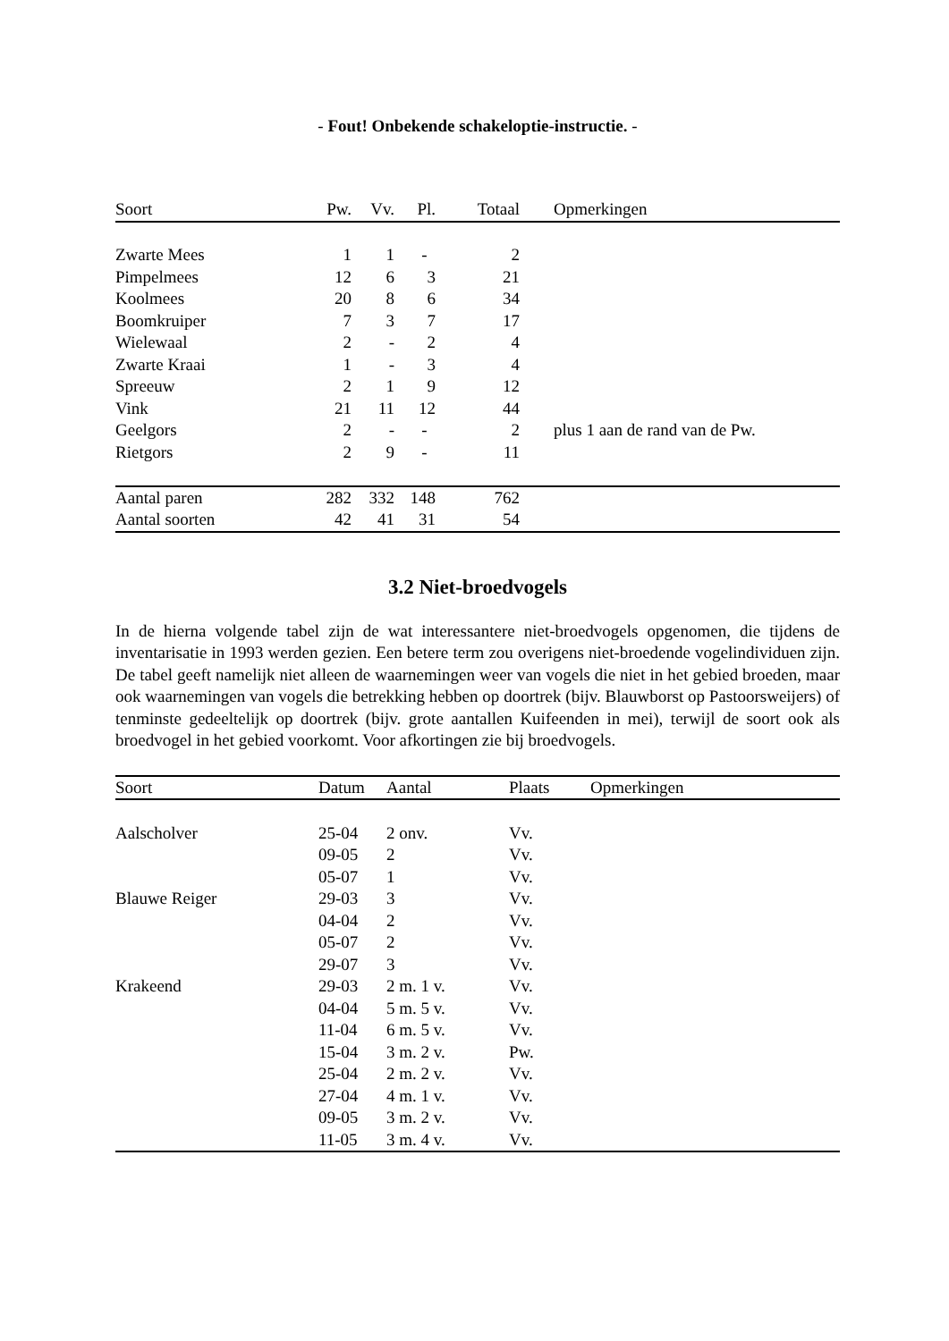- Fout! Onbekende schakeloptie-instructie. -
| Soort | Pw. | Vv. | Pl. | Totaal | Opmerkingen |
| --- | --- | --- | --- | --- | --- |
| Zwarte Mees | 1 | 1 | - | 2 | |
| Pimpelmees | 12 | 6 | 3 | 21 | |
| Koolmees | 20 | 8 | 6 | 34 | |
| Boomkruiper | 7 | 3 | 7 | 17 | |
| Wielewaal | 2 | - | 2 | 4 | |
| Zwarte Kraai | 1 | - | 3 | 4 | |
| Spreeuw | 2 | 1 | 9 | 12 | |
| Vink | 21 | 11 | 12 | 44 | |
| Geelgors | 2 | - | - | 2 | plus 1 aan de rand van de Pw. |
| Rietgors | 2 | 9 | - | 11 | |
| Aantal paren | 282 | 332 | 148 | 762 | |
| Aantal soorten | 42 | 41 | 31 | 54 | |
3.2 Niet-broedvogels
In de hierna volgende tabel zijn de wat interessantere niet-broedvogels opgenomen, die tijdens de inventarisatie in 1993 werden gezien. Een betere term zou overigens niet-broedende vogelindividuen zijn. De tabel geeft namelijk niet alleen de waarnemingen weer van vogels die niet in het gebied broeden, maar ook waarnemingen van vogels die betrekking hebben op doortrek (bijv. Blauwborst op Pastoorsweijers) of tenminste gedeeltelijk op doortrek (bijv. grote aantallen Kuifeenden in mei), terwijl de soort ook als broedvogel in het gebied voorkomt. Voor afkortingen zie bij broedvogels.
| Soort | Datum | Aantal | Plaats | Opmerkingen |
| --- | --- | --- | --- | --- |
| Aalscholver | 25-04 | 2 onv. | Vv. | |
| | 09-05 | 2 | Vv. | |
| | 05-07 | 1 | Vv. | |
| Blauwe Reiger | 29-03 | 3 | Vv. | |
| | 04-04 | 2 | Vv. | |
| | 05-07 | 2 | Vv. | |
| | 29-07 | 3 | Vv. | |
| Krakeend | 29-03 | 2 m. 1 v. | Vv. | |
| | 04-04 | 5 m. 5 v. | Vv. | |
| | 11-04 | 6 m. 5 v. | Vv. | |
| | 15-04 | 3 m. 2 v. | Pw. | |
| | 25-04 | 2 m. 2 v. | Vv. | |
| | 27-04 | 4 m. 1 v. | Vv. | |
| | 09-05 | 3 m. 2 v. | Vv. | |
| | 11-05 | 3 m. 4 v. | Vv. | |